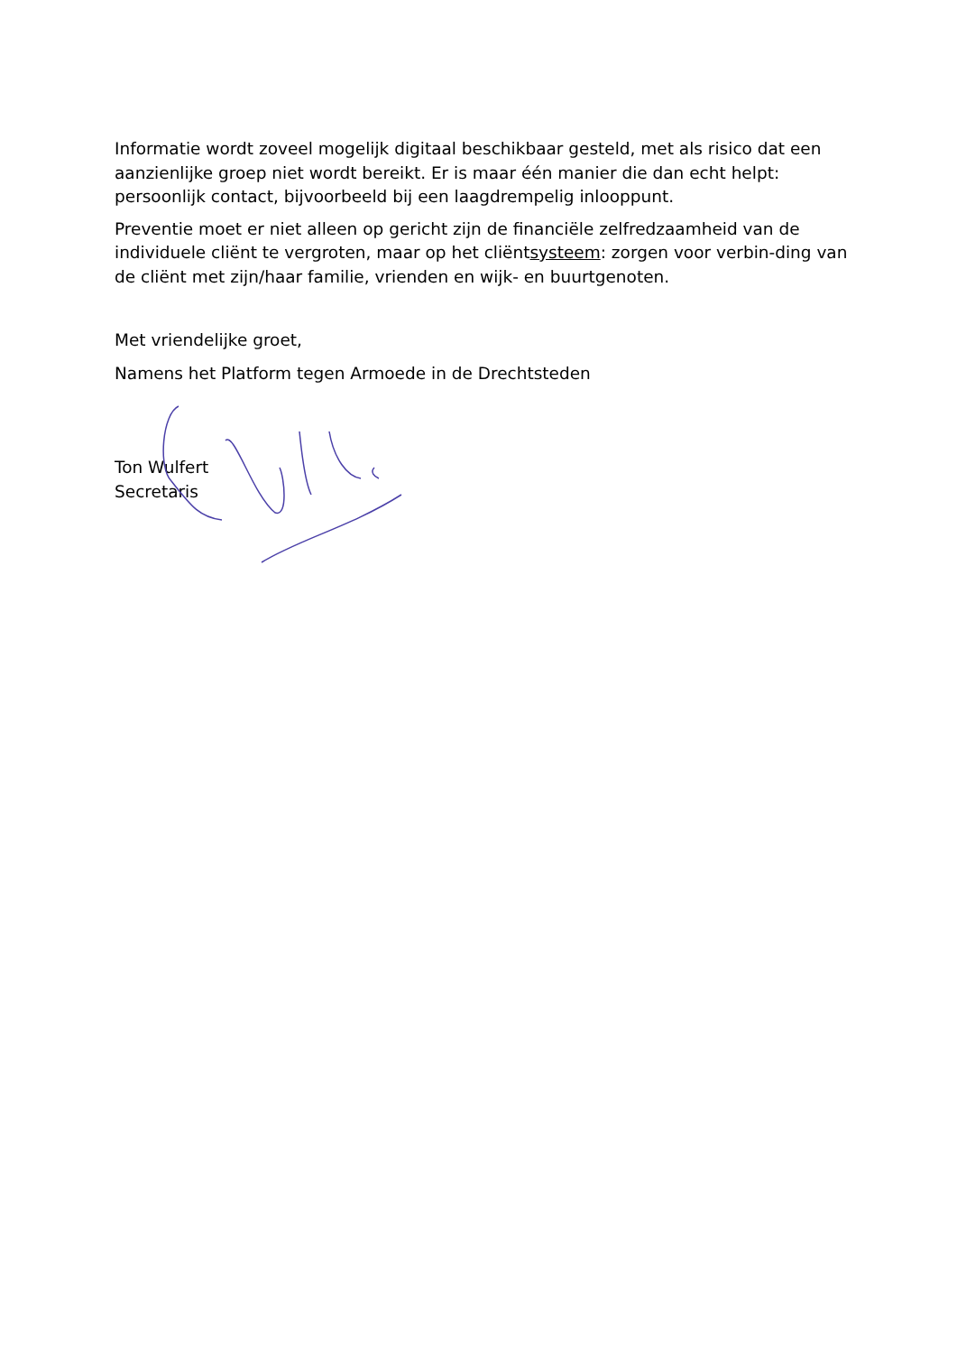Informatie wordt zoveel mogelijk digitaal beschikbaar gesteld, met als risico dat een aanzienlijke groep niet wordt bereikt. Er is maar één manier die dan echt helpt: persoonlijk contact, bijvoorbeeld bij een laagdrempelig inlooppunt.
Preventie moet er niet alleen op gericht zijn de financiële zelfredzaamheid van de individuele cliënt te vergroten, maar op het cliëntsysteem: zorgen voor verbin-ding van de cliënt met zijn/haar familie, vrienden en wijk- en buurtgenoten.
Met vriendelijke groet,
Namens het Platform tegen Armoede in de Drechtsteden
Ton Wulfert
Secretaris